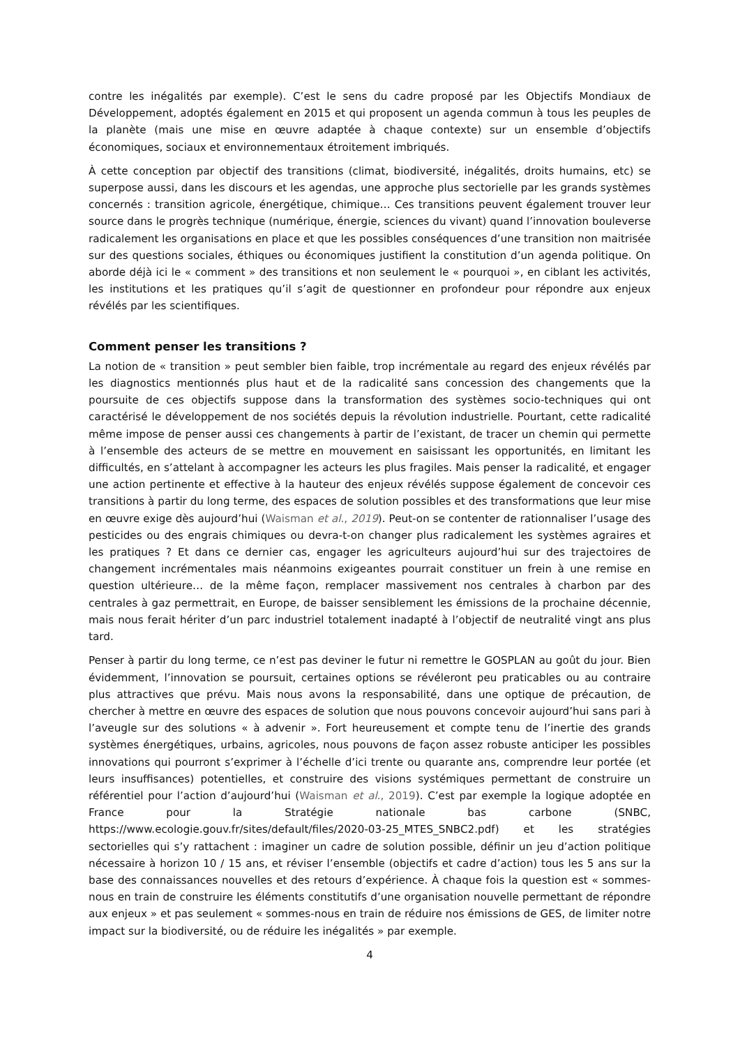contre les inégalités par exemple). C’est le sens du cadre proposé par les Objectifs Mondiaux de Développement, adoptés également en 2015 et qui proposent un agenda commun à tous les peuples de la planète (mais une mise en œuvre adaptée à chaque contexte) sur un ensemble d’objectifs économiques, sociaux et environnementaux étroitement imbriqués.
À cette conception par objectif des transitions (climat, biodiversité, inégalités, droits humains, etc) se superpose aussi, dans les discours et les agendas, une approche plus sectorielle par les grands systèmes concernés : transition agricole, énergétique, chimique… Ces transitions peuvent également trouver leur source dans le progrès technique (numérique, énergie, sciences du vivant) quand l’innovation bouleverse radicalement les organisations en place et que les possibles conséquences d’une transition non maitrisée sur des questions sociales, éthiques ou économiques justifient la constitution d’un agenda politique. On aborde déjà ici le « comment » des transitions et non seulement le « pourquoi », en ciblant les activités, les institutions et les pratiques qu’il s’agit de questionner en profondeur pour répondre aux enjeux révélés par les scientifiques.
Comment penser les transitions ?
La notion de « transition » peut sembler bien faible, trop incrémentale au regard des enjeux révélés par les diagnostics mentionnés plus haut et de la radicalité sans concession des changements que la poursuite de ces objectifs suppose dans la transformation des systèmes socio-techniques qui ont caractérisé le développement de nos sociétés depuis la révolution industrielle. Pourtant, cette radicalité même impose de penser aussi ces changements à partir de l’existant, de tracer un chemin qui permette à l’ensemble des acteurs de se mettre en mouvement en saisissant les opportunités, en limitant les difficultés, en s’attelant à accompagner les acteurs les plus fragiles. Mais penser la radicalité, et engager une action pertinente et effective à la hauteur des enjeux révélés suppose également de concevoir ces transitions à partir du long terme, des espaces de solution possibles et des transformations que leur mise en œuvre exige dès aujourd’hui (Waisman et al., 2019). Peut-on se contenter de rationnaliser l’usage des pesticides ou des engrais chimiques ou devra-t-on changer plus radicalement les systèmes agraires et les pratiques ? Et dans ce dernier cas, engager les agriculteurs aujourd’hui sur des trajectoires de changement incrémentales mais néanmoins exigeantes pourrait constituer un frein à une remise en question ultérieure… de la même façon, remplacer massivement nos centrales à charbon par des centrales à gaz permettrait, en Europe, de baisser sensiblement les émissions de la prochaine décennie, mais nous ferait hériter d’un parc industriel totalement inadapté à l’objectif de neutralité vingt ans plus tard.
Penser à partir du long terme, ce n’est pas deviner le futur ni remettre le GOSPLAN au goût du jour. Bien évidemment, l’innovation se poursuit, certaines options se révéleront peu praticables ou au contraire plus attractives que prévu. Mais nous avons la responsabilité, dans une optique de précaution, de chercher à mettre en œuvre des espaces de solution que nous pouvons concevoir aujourd’hui sans pari à l’aveugle sur des solutions « à advenir ». Fort heureusement et compte tenu de l’inertie des grands systèmes énergétiques, urbains, agricoles, nous pouvons de façon assez robuste anticiper les possibles innovations qui pourront s’exprimer à l’échelle d’ici trente ou quarante ans, comprendre leur portée (et leurs insuffisances) potentielles, et construire des visions systémiques permettant de construire un référentiel pour l’action d’aujourd’hui (Waisman et al., 2019). C’est par exemple la logique adoptée en France pour la Stratégie nationale bas carbone (SNBC, https://www.ecologie.gouv.fr/sites/default/files/2020-03-25_MTES_SNBC2.pdf) et les stratégies sectorielles qui s’y rattachent : imaginer un cadre de solution possible, définir un jeu d’action politique nécessaire à horizon 10 / 15 ans, et réviser l’ensemble (objectifs et cadre d’action) tous les 5 ans sur la base des connaissances nouvelles et des retours d’expérience. À chaque fois la question est « sommes-nous en train de construire les éléments constitutifs d’une organisation nouvelle permettant de répondre aux enjeux » et pas seulement « sommes-nous en train de réduire nos émissions de GES, de limiter notre impact sur la biodiversité, ou de réduire les inégalités » par exemple.
4